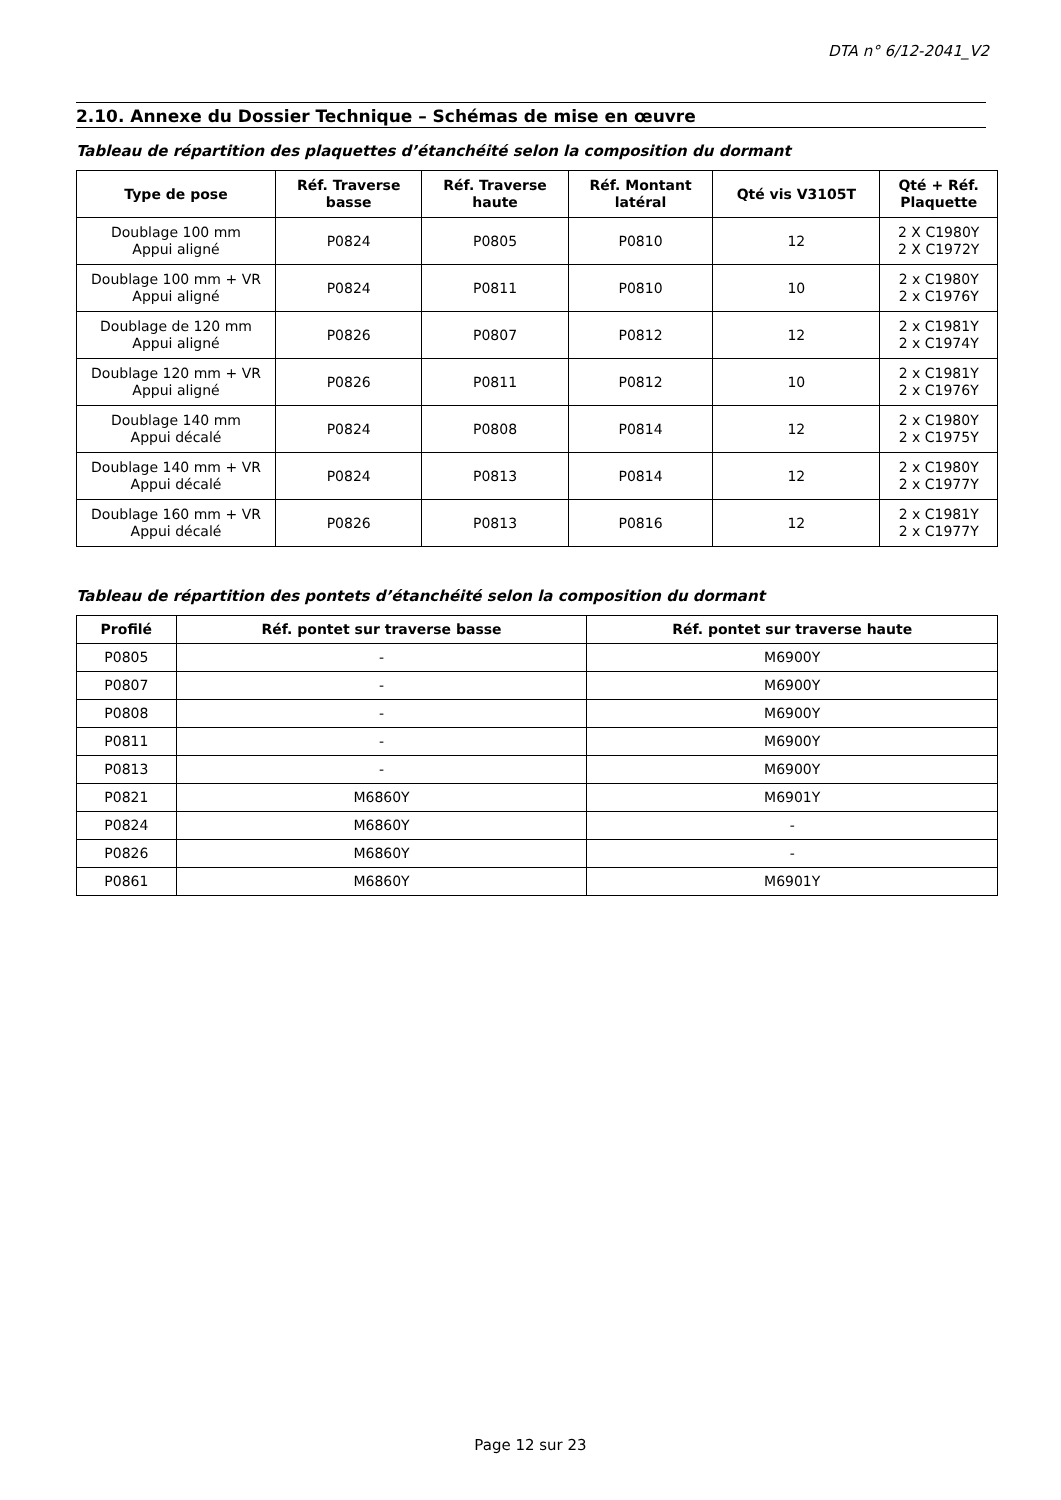DTA n° 6/12-2041_V2
2.10. Annexe du Dossier Technique – Schémas de mise en œuvre
Tableau de répartition des plaquettes d’étanchéité selon la composition du dormant
| Type de pose | Réf. Traverse basse | Réf. Traverse haute | Réf. Montant latéral | Qté vis V3105T | Qté + Réf. Plaquette |
| --- | --- | --- | --- | --- | --- |
| Doublage 100 mm Appui aligné | P0824 | P0805 | P0810 | 12 | 2 X C1980Y 2 X C1972Y |
| Doublage 100 mm + VR Appui aligné | P0824 | P0811 | P0810 | 10 | 2 x C1980Y 2 x C1976Y |
| Doublage de 120 mm Appui aligné | P0826 | P0807 | P0812 | 12 | 2 x C1981Y 2 x C1974Y |
| Doublage 120 mm + VR Appui aligné | P0826 | P0811 | P0812 | 10 | 2 x C1981Y 2 x C1976Y |
| Doublage 140 mm Appui décalé | P0824 | P0808 | P0814 | 12 | 2 x C1980Y 2 x C1975Y |
| Doublage 140 mm + VR Appui décalé | P0824 | P0813 | P0814 | 12 | 2 x C1980Y 2 x C1977Y |
| Doublage 160 mm + VR Appui décalé | P0826 | P0813 | P0816 | 12 | 2 x C1981Y 2 x C1977Y |
Tableau de répartition des pontets d’étanchéité selon la composition du dormant
| Profilé | Réf. pontet sur traverse basse | Réf. pontet sur traverse haute |
| --- | --- | --- |
| P0805 | - | M6900Y |
| P0807 | - | M6900Y |
| P0808 | - | M6900Y |
| P0811 | - | M6900Y |
| P0813 | - | M6900Y |
| P0821 | M6860Y | M6901Y |
| P0824 | M6860Y | - |
| P0826 | M6860Y | - |
| P0861 | M6860Y | M6901Y |
Page 12 sur 23